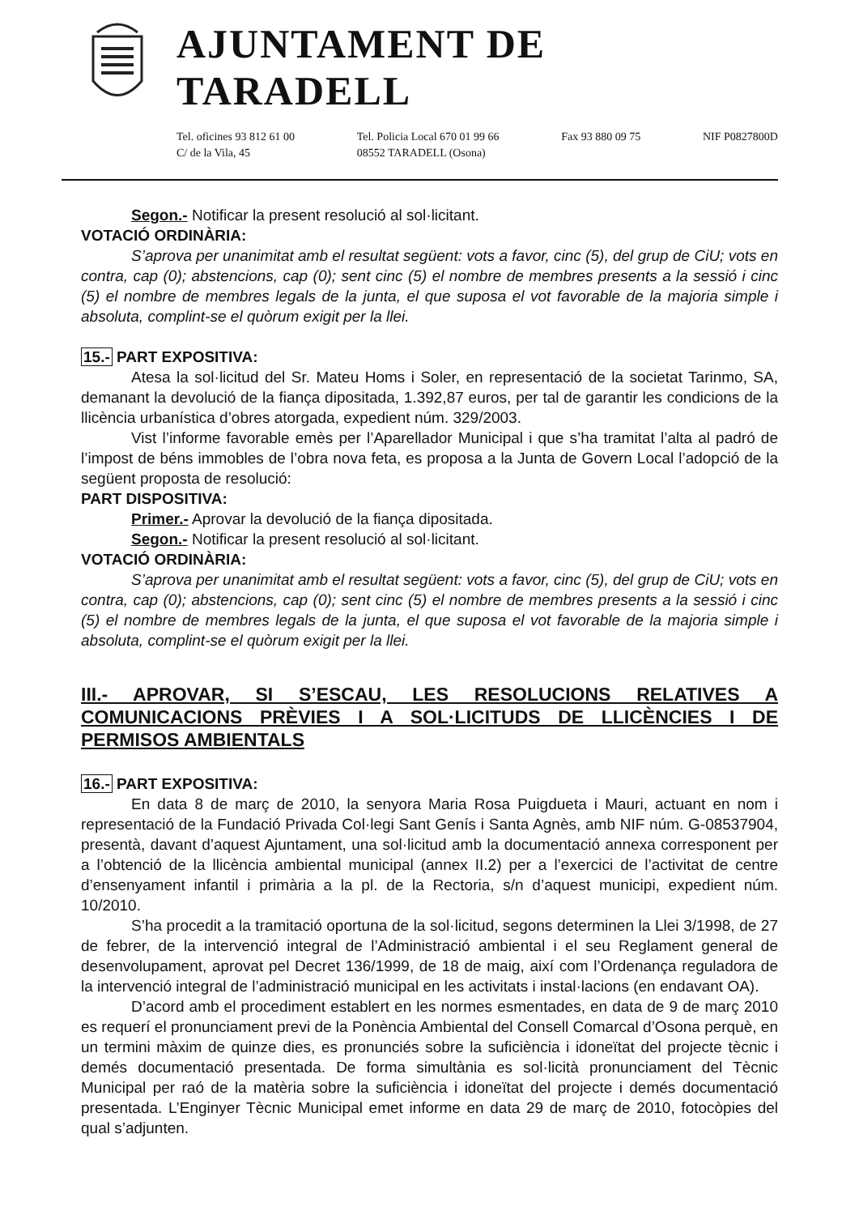AJUNTAMENT DE TARADELL
Tel. oficines 93 812 61 00
C/ de la Vila, 45
Tel. Policia Local 670 01 99 66
08552 TARADELL (Osona)
Fax 93 880 09 75 NIF P0827800D
Segon.- Notificar la present resolució al sol·licitant.
VOTACIÓ ORDINÀRIA:
S’aprova per unanimitat amb el resultat següent: vots a favor, cinc (5), del grup de CiU; vots en contra, cap (0); abstencions, cap (0); sent cinc (5) el nombre de membres presents a la sessió i cinc (5) el nombre de membres legals de la junta, el que suposa el vot favorable de la majoria simple i absoluta, complint-se el quòrum exigit per la llei.
15.- PART EXPOSITIVA:
Atesa la sol·licitud del Sr. Mateu Homs i Soler, en representació de la societat Tarinmo, SA, demanant la devolució de la fiança dipositada, 1.392,87 euros, per tal de garantir les condicions de la llicència urbanística d’obres atorgada, expedient núm. 329/2003.
Vist l’informe favorable emès per l’Aparellador Municipal i que s’ha tramitat l’alta al padró de l’impost de béns immobles de l’obra nova feta, es proposa a la Junta de Govern Local l’adopció de la següent proposta de resolució:
PART DISPOSITIVA:
Primer.- Aprovar la devolució de la fiança dipositada.
Segon.- Notificar la present resolució al sol·licitant.
VOTACIÓ ORDINÀRIA:
S’aprova per unanimitat amb el resultat següent: vots a favor, cinc (5), del grup de CiU; vots en contra, cap (0); abstencions, cap (0); sent cinc (5) el nombre de membres presents a la sessió i cinc (5) el nombre de membres legals de la junta, el que suposa el vot favorable de la majoria simple i absoluta, complint-se el quòrum exigit per la llei.
III.- APROVAR, SI S’ESCAU, LES RESOLUCIONS RELATIVES A COMUNICACIONS PRÈVIES I A SOL·LICITUDS DE LLICÈNCIES I DE PERMISOS AMBIENTALS
16.- PART EXPOSITIVA:
En data 8 de març de 2010, la senyora Maria Rosa Puigdueta i Mauri, actuant en nom i representació de la Fundació Privada Col·legi Sant Genís i Santa Agnès, amb NIF núm. G-08537904, presentà, davant d’aquest Ajuntament, una sol·licitud amb la documentació annexa corresponent per a l’obtenció de la llicència ambiental municipal (annex II.2) per a l’exercici de l’activitat de centre d’ensenyament infantil i primària a la pl. de la Rectoria, s/n d’aquest municipi, expedient núm. 10/2010.
S’ha procedit a la tramitació oportuna de la sol·licitud, segons determinen la Llei 3/1998, de 27 de febrer, de la intervenció integral de l’Administració ambiental i el seu Reglament general de desenvolupament, aprovat pel Decret 136/1999, de 18 de maig, així com l’Ordenança reguladora de la intervenció integral de l’administració municipal en les activitats i instal·lacions (en endavant OA).
D’acord amb el procediment establert en les normes esmentades, en data de 9 de març 2010 es requerí el pronunciament previ de la Ponència Ambiental del Consell Comarcal d’Osona perquè, en un termini màxim de quinze dies, es pronunciés sobre la suficiència i idoneïtat del projecte tècnic i demés documentació presentada. De forma simultània es sol·licità pronunciament del Tècnic Municipal per raó de la matèria sobre la suficiència i idoneïtat del projecte i demés documentació presentada. L’Enginyer Tècnic Municipal emet informe en data 29 de març de 2010, fotocòpies del qual s’adjunten.